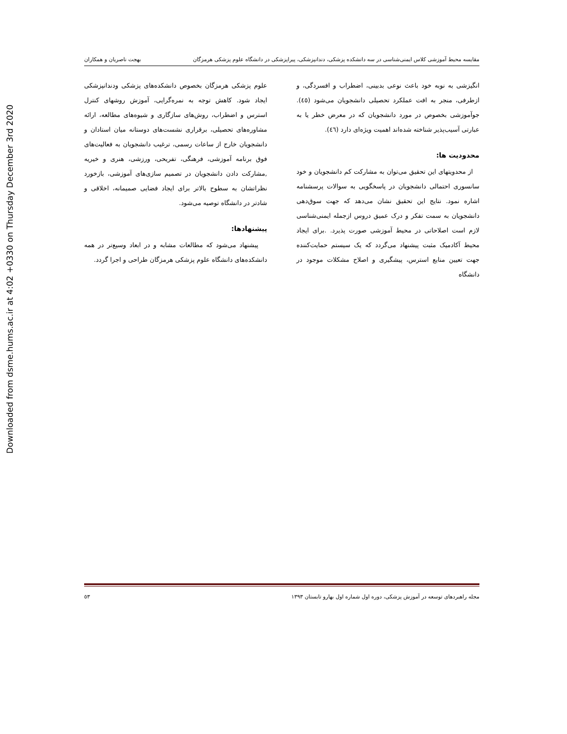Downloaded from dsme.hums.ac.ir at 4:02 +0330 on Thursday December 3rd 2020
مقایسه محیط آموزشی کلاس ایمنی‌شناسی در سه دانشکده پزشکی، دندانپزشکی، پیراپزشکی در دانشگاه علوم پزشکی هرمزگان بهجت ناصریان و همکاران
انگیزشی به نوبه خود باعث نوعی بدبینی، اضطراب و افسردگی، و ازطرفی، منجر به افت عملکرد تحصیلی دانشجویان می‌شود (٤٥). جوآموزشی بخصوص در مورد دانشجویان که در معرض خطر یا به عبارتی آسیب‌پذیر شناخته شده‌اند اهمیت ویژه‌ای دارد (٤٦).
محدودیت ها:
از محدویتهای این تحقیق می‌توان به مشارکت کم دانشجویان و خود سانسوری احتمالی دانشجویان در پاسخگویی به سوالات پرسشنامه اشاره نمود. نتایج این تحقیق نشان می‌دهد که جهت سوق‌دهی دانشجویان به سمت تفکر و درک عمیق دروس ازجمله ایمنی‌شناسی لازم است اصلاحاتی در محیط آموزشی صورت پذیرد. .برای ایجاد محیط آکادمیک مثبت پیشنهاد می‌گردد که یک سیستم حمایت‌کننده جهت تعیین منابع استرس، پیشگیری و اصلاح مشکلات موجود در دانشگاه
علوم پزشکی هرمزگان بخصوص دانشکده‌های پزشکی ودندانپزشکی ایجاد شود. کاهش توجه به نمره‌گرایی، آموزش روشهای کنترل استرس و اضطراب، روش‌های سازگاری و شیوه‌های مطالعه، ارائه مشاوره‌های تحصیلی، برقراری نشست‌های دوستانه میان استادان و دانشجویان خارج از ساعات رسمی، ترغیب دانشجویان به فعالیت‌های فوق برنامه آموزشی، فرهنگی، تفریحی، ورزشی، هنری و خیریه ,مشارکت دادن دانشجویان در تصمیم سازی‌های آموزشی، بازخورد نظراتشان به سطوح بالاتر برای ایجاد فضایی صمیمانه، اخلاقی و شادتر در دانشگاه توصیه می‌شود.
پیشنهادها:
پیشنهاد می‌شود که مطالعات مشابه و در ابعاد وسیع‌تر در همه دانشکده‌های دانشگاه علوم پزشکی هرمزگان طراحی و اجرا گردد.
مجله راهبردهای توسعه در آموزش پزشکی، دوره اول شماره اول بهارو تابستان ١٣٩٣ ٥٣